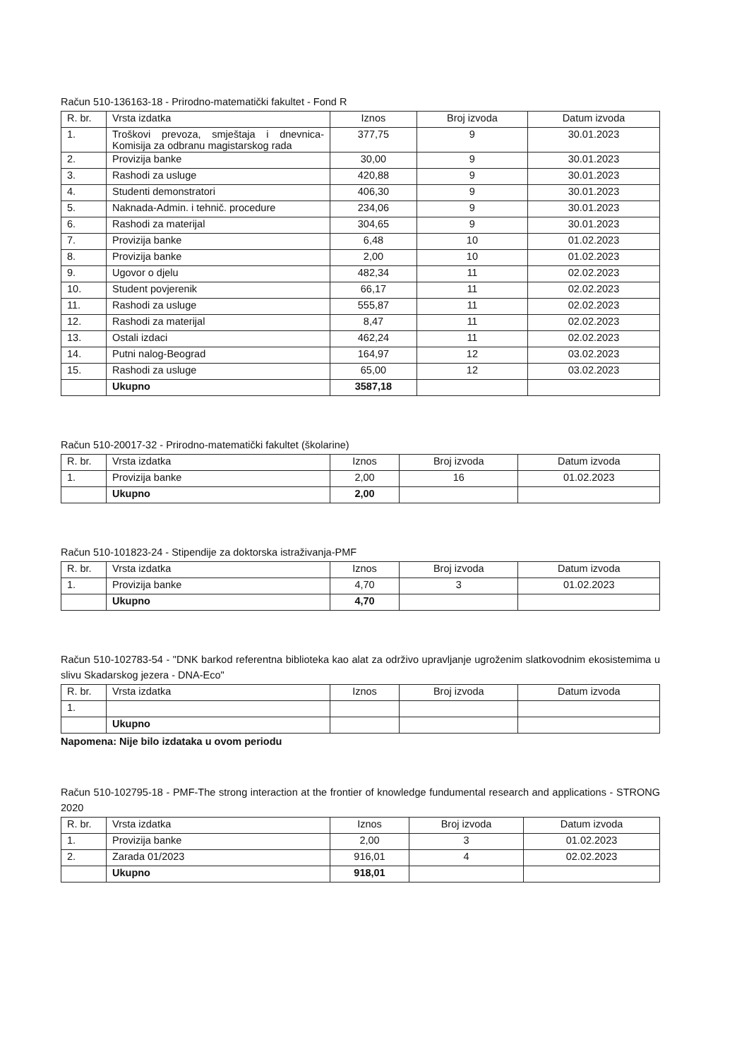Račun 510-136163-18 - Prirodno-matematički fakultet - Fond R
| R. br. | Vrsta izdatka | Iznos | Broj izvoda | Datum izvoda |
| --- | --- | --- | --- | --- |
| 1. | Troškovi prevoza, smještaja i dnevnica-Komisija za odbranu magistarskog rada | 377,75 | 9 | 30.01.2023 |
| 2. | Provizija banke | 30,00 | 9 | 30.01.2023 |
| 3. | Rashodi za usluge | 420,88 | 9 | 30.01.2023 |
| 4. | Studenti demonstratori | 406,30 | 9 | 30.01.2023 |
| 5. | Naknada-Admin. i tehnič. procedure | 234,06 | 9 | 30.01.2023 |
| 6. | Rashodi za materijal | 304,65 | 9 | 30.01.2023 |
| 7. | Provizija banke | 6,48 | 10 | 01.02.2023 |
| 8. | Provizija banke | 2,00 | 10 | 01.02.2023 |
| 9. | Ugovor o djelu | 482,34 | 11 | 02.02.2023 |
| 10. | Student povjerenik | 66,17 | 11 | 02.02.2023 |
| 11. | Rashodi za usluge | 555,87 | 11 | 02.02.2023 |
| 12. | Rashodi za materijal | 8,47 | 11 | 02.02.2023 |
| 13. | Ostali izdaci | 462,24 | 11 | 02.02.2023 |
| 14. | Putni nalog-Beograd | 164,97 | 12 | 03.02.2023 |
| 15. | Rashodi za usluge | 65,00 | 12 | 03.02.2023 |
| | Ukupno | 3587,18 | | |
Račun 510-20017-32 - Prirodno-matematički fakultet (školarine)
| R. br. | Vrsta izdatka | Iznos | Broj izvoda | Datum izvoda |
| --- | --- | --- | --- | --- |
| 1. | Provizija banke | 2,00 | 16 | 01.02.2023 |
| | Ukupno | 2,00 | | |
Račun 510-101823-24 - Stipendije za doktorska istraživanja-PMF
| R. br. | Vrsta izdatka | Iznos | Broj izvoda | Datum izvoda |
| --- | --- | --- | --- | --- |
| 1. | Provizija banke | 4,70 | 3 | 01.02.2023 |
| | Ukupno | 4,70 | | |
Račun 510-102783-54 - "DNK barkod referentna biblioteka kao alat za održivo upravljanje ugroženim slatkovodnim ekosistemima u slivu Skadarskog jezera - DNA-Eco"
| R. br. | Vrsta izdatka | Iznos | Broj izvoda | Datum izvoda |
| --- | --- | --- | --- | --- |
| 1. | | | | |
| | Ukupno | | | |
Napomena: Nije bilo izdataka u ovom periodu
Račun 510-102795-18 - PMF-The strong interaction at the frontier of knowledge fundumental research and applications - STRONG 2020
| R. br. | Vrsta izdatka | Iznos | Broj izvoda | Datum izvoda |
| --- | --- | --- | --- | --- |
| 1. | Provizija banke | 2,00 | 3 | 01.02.2023 |
| 2. | Zarada 01/2023 | 916,01 | 4 | 02.02.2023 |
| | Ukupno | 918,01 | | |